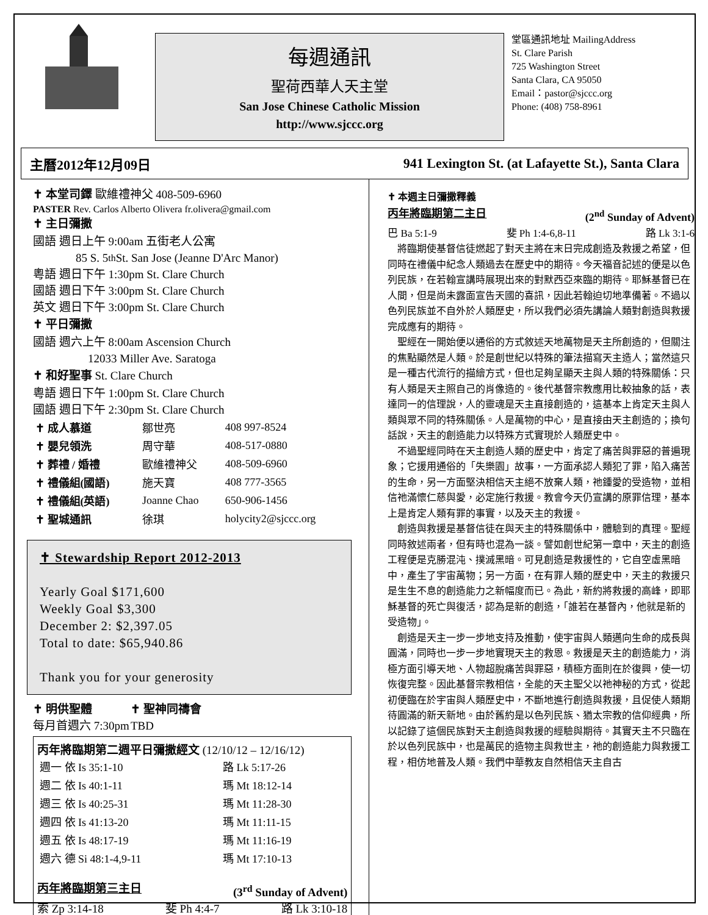每週通訊
聖荷西華人天主堂
San Jose Chinese Catholic Mission
http://www.sjccc.org
堂區通訊地址 MailingAddress
St. Clare Parish
725 Washington Street
Santa Clara, CA 95050
Email：pastor@sjccc.org
Phone: (408) 758-8961
主曆2012年12月09日 941 Lexington St. (at Lafayette St.), Santa Clara
✝ 本堂司鐸 歐維禮神父 408-509-6960
PASTER Rev. Carlos Alberto Olivera fr.olivera@gmail.com
✝ 主日彌撒
國語 週日上午 9:00am 五街老人公寓
85 S. 5<sup>th</sup> St. San Jose (Jeanne D'Arc Manor)
粵語 週日下午 1:30pm St. Clare Church
國語 週日下午 3:00pm St. Clare Church
英文 週日下午 3:00pm St. Clare Church
✝ 平日彌撒
國語 週六上午 8:00am Ascension Church
12033 Miller Ave. Saratoga
✝ 和好聖事 St. Clare Church
粵語 週日下午 1:00pm St. Clare Church
國語 週日下午 2:30pm St. Clare Church
| ✝ 成人慕道 | 鄒世亮 | 408 997-8524 |
| ✝ 嬰兒領洗 | 周守華 | 408-517-0880 |
| ✝ 葬禮 / 婚禮 | 歐維禮神父 | 408-509-6960 |
| ✝ 禮儀組(國語) | 施天寶 | 408 777-3565 |
| ✝ 禮儀組(英語) | Joanne Chao | 650-906-1456 |
| ✝ 聖城通訊 | 徐琪 | holycity2@sjccc.org |
✝ Stewardship Report 2012-2013
Yearly Goal $171,600
Weekly Goal $3,300
December 2: $2,397.05
Total to date: $65,940.86
Thank you for your generosity
✝ 明供聖體 ✝ 聖神同禱會
每月首週六 7:30pm TBD
丙年將臨期第二週平日彌撒經文 (12/10/12 – 12/16/12)
| 週一 依 Is 35:1-10 | 路 Lk 5:17-26 |
| 週二 依 Is 40:1-11 | 瑪 Mt 18:12-14 |
| 週三 依 Is 40:25-31 | 瑪 Mt 11:28-30 |
| 週四 依 Is 41:13-20 | 瑪 Mt 11:11-15 |
| 週五 依 Is 48:17-19 | 瑪 Mt 11:16-19 |
| 週六 德 Si 48:1-4,9-11 | 瑪 Mt 17:10-13 |
丙年將臨期第三主日 (3<sup>rd</sup> Sunday of Advent)
索 Zp 3:14-18 斐 Ph 4:4-7 路 Lk 3:10-18
✝ 本週主日彌撒釋義
丙年將臨期第二主日 (2<sup>nd</sup> Sunday of Advent)
巴 Ba 5:1-9 斐 Ph 1:4-6,8-11 路 Lk 3:1-6
將臨期使基督信徒燃起了對天主將在末日完成創造及救援之希望，但同時在禮儀中紀念人類過去在歷史中的期待。今天福音記述的便是以色列民族，在若翰宣講時展現出來的對默西亞來臨的期待。耶穌基督已在人間，但是尚未露面宣告天國的喜訊，因此若翰迫切地準備著。不過以色列民族並不自外於人類歷史，所以我們必須先講論人類對創造與救援完成應有的期待。
聖經在一開始便以通俗的方式敘述天地萬物是天主所創造的，但關注的焦點顯然是人類。於是創世紀以特殊的筆法描寫天主造人；當然這只是一種古代流行的描繪方式，但也足夠呈顯天主與人類的特殊關係：只有人類是天主照自己的肖像造的。後代基督宗教應用比較抽象的話，表達同一的信理說，人的靈魂是天主直接創造的，這基本上肯定天主與人類與眾不同的特殊關係。人是萬物的中心，是直接由天主創造的；換句話說，天主的創造能力以特殊方式實現於人類歷史中。
不過聖經同時在天主創造人類的歷史中，肯定了痛苦與罪惡的普遍現象；它援用通俗的「失樂園」故事，一方面承認人類犯了罪，陷入痛苦的生命，另一方面堅決相信天主絕不放棄人類，祂鍾愛的受造物，並相信祂滿懷仁慈與愛，必定施行救援。教會今天仍宣講的原罪信理，基本上是肯定人類有罪的事實，以及天主的救援。
創造與救援是基督信徒在與天主的特殊關係中，體驗到的真理。聖經同時敘述兩者，但有時也混為一談。譬如創世紀第一章中，天主的創造工程便是克勝混沌、撲滅黑暗。可見創造是救援性的，它自空虛黑暗中，產生了宇宙萬物；另一方面，在有罪人類的歷史中，天主的救援只是生生不息的創造能力之新幅度而已。為此，新約將救援的高峰，即耶穌基督的死亡與復活，認為是新的創造，「誰若在基督內，他就是新的受造物」。
創造是天主一步一步地支持及推動，使宇宙與人類邁向生命的成長與圓滿，同時也一步一步地實現天主的救恩。救援是天主的創造能力，消極方面引導天地、人物超脫痛苦與罪惡，積極方面則在於復興，使一切恢復完整。因此基督宗教相信，全能的天主聖父以祂神秘的方式，從起初便臨在於宇宙與人類歷史中，不斷地進行創造與救援，且促使人類期待圓滿的新天新地。由於舊約是以色列民族、猶太宗教的信仰經典，所以記錄了這個民族對天主創造與救援的經驗與期待。其實天主不只臨在於以色列民族中，也是萬民的造物主與救世主，祂的創造能力與救援工程，相仿地普及人類。我們中華教友自然相信天主自古